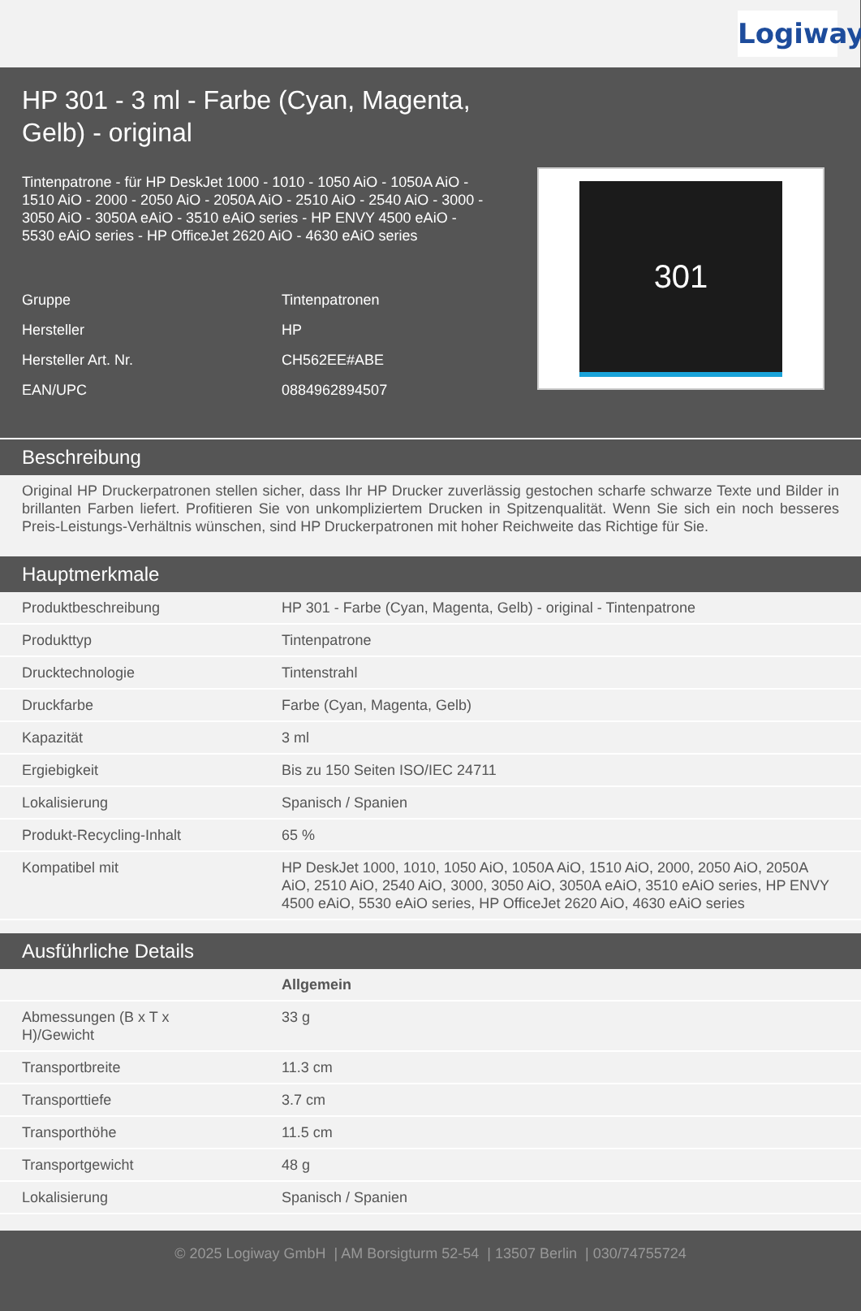Logiway
HP 301 - 3 ml - Farbe (Cyan, Magenta, Gelb) - original
Tintenpatrone - für HP DeskJet 1000 - 1010 - 1050 AiO - 1050A AiO - 1510 AiO - 2000 - 2050 AiO - 2050A AiO - 2510 AiO - 2540 AiO - 3000 - 3050 AiO - 3050A eAiO - 3510 eAiO series - HP ENVY 4500 eAiO - 5530 eAiO series - HP OfficeJet 2620 AiO - 4630 eAiO series
| Gruppe | Tintenpatronen |
| Hersteller | HP |
| Hersteller Art. Nr. | CH562EE#ABE |
| EAN/UPC | 0884962894507 |
301
Beschreibung
Original HP Druckerpatronen stellen sicher, dass Ihr HP Drucker zuverlässig gestochen scharfe schwarze Texte und Bilder in brillanten Farben liefert. Profitieren Sie von unkompliziertem Drucken in Spitzenqualität. Wenn Sie sich ein noch besseres Preis-Leistungs-Verhältnis wünschen, sind HP Druckerpatronen mit hoher Reichweite das Richtige für Sie.
Hauptmerkmale
| Produktbeschreibung | HP 301 - Farbe (Cyan, Magenta, Gelb) - original - Tintenpatrone |
| Produkttyp | Tintenpatrone |
| Drucktechnologie | Tintenstrahl |
| Druckfarbe | Farbe (Cyan, Magenta, Gelb) |
| Kapazität | 3 ml |
| Ergiebigkeit | Bis zu 150 Seiten ISO/IEC 24711 |
| Lokalisierung | Spanisch / Spanien |
| Produkt-Recycling-Inhalt | 65 % |
| Kompatibel mit | HP DeskJet 1000, 1010, 1050 AiO, 1050A AiO, 1510 AiO, 2000, 2050 AiO, 2050A AiO, 2510 AiO, 2540 AiO, 3000, 3050 AiO, 3050A eAiO, 3510 eAiO series, HP ENVY 4500 eAiO, 5530 eAiO series, HP OfficeJet 2620 AiO, 4630 eAiO series |
Ausführliche Details
| | Allgemein |
| Abmessungen (B x T x H)/Gewicht | 33 g |
| Transportbreite | 11.3 cm |
| Transporttiefe | 3.7 cm |
| Transporthöhe | 11.5 cm |
| Transportgewicht | 48 g |
| Lokalisierung | Spanisch / Spanien |
© 2025 Logiway GmbH | AM Borsigturm 52-54 | 13507 Berlin | 030/74755724